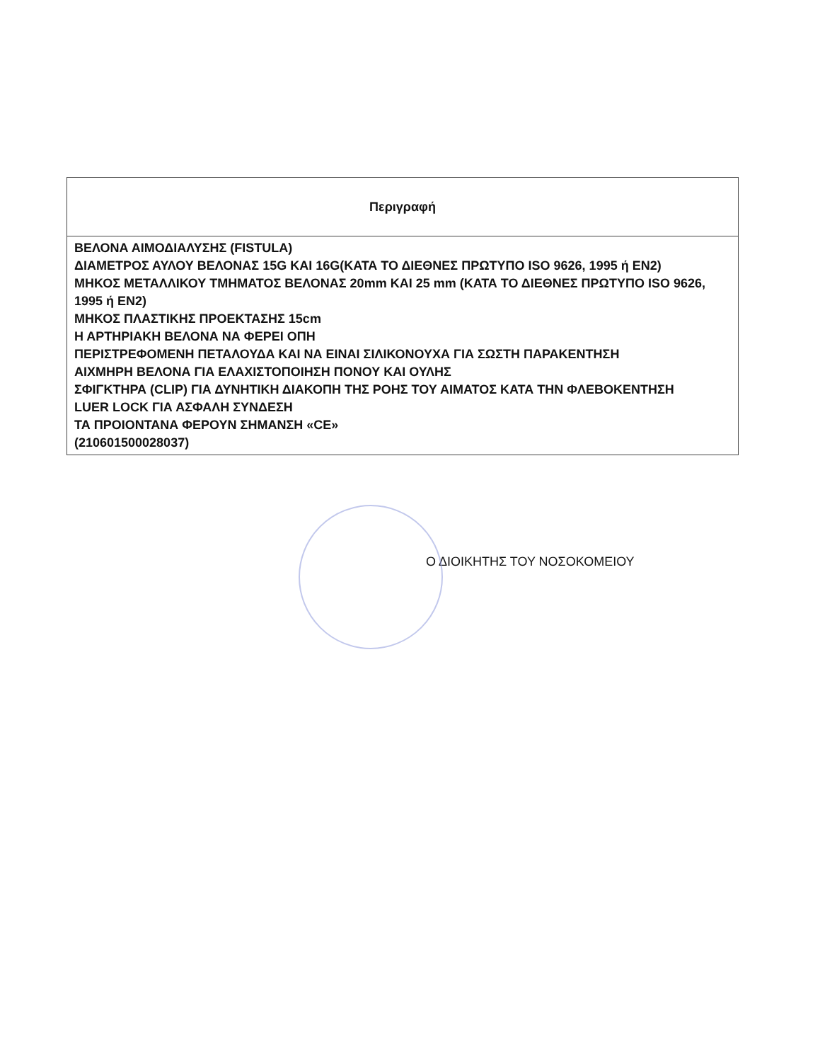| Περιγραφή |
| --- |
| ΒΕΛΟΝΑ ΑΙΜΟΔΙΑΛΥΣΗΣ (FISTULA) ΔΙΑΜΕΤΡΟΣ ΑΥΛΟΥ ΒΕΛΟΝΑΣ 15G ΚΑΙ 16G(ΚΑΤΑ ΤΟ ΔΙΕΘΝΕΣ ΠΡΩΤΥΠΟ ISO 9626, 1995 ή EN2) ΜΗΚΟΣ ΜΕΤΑΛΛΙΚΟΥ ΤΜΗΜΑΤΟΣ ΒΕΛΟΝΑΣ 20mm ΚΑΙ 25 mm (ΚΑΤΑ ΤΟ ΔΙΕΘΝΕΣ ΠΡΩΤΥΠΟ ISO 9626, 1995 ή EN2) ΜΗΚΟΣ ΠΛΑΣΤΙΚΗΣ ΠΡΟΕΚΤΑΣΗΣ 15cm Η ΑΡΤΗΡΙΑΚΗ ΒΕΛΟΝΑ ΝΑ ΦΕΡΕΙ ΟΠΗ ΠΕΡΙΣΤΡΕΦΟΜΕΝΗ ΠΕΤΑΛΟΥΔΑ ΚΑΙ ΝΑ ΕΙΝΑΙ ΣΙΛΙΚΟΝΟΥΧΑ ΓΙΑ ΣΩΣΤΗ ΠΑΡΑΚΕΝΤΗΣΗ ΑΙΧΜΗΡΗ ΒΕΛΟΝΑ ΓΙΑ ΕΛΑΧΙΣΤΟΠΟΙΗΣΗ ΠΟΝΟΥ ΚΑΙ ΟΥΛΗΣ ΣΦΙΓΚΤΗΡΑ (CLIP) ΓΙΑ ΔΥΝΗΤΙΚΗ ΔΙΑΚΟΠΗ ΤΗΣ ΡΟΗΣ ΤΟΥ ΑΙΜΑΤΟΣ ΚΑΤΑ ΤΗΝ ΦΛΕΒΟΚΕΝΤΗΣΗ LUER LOCK ΓΙΑ ΑΣΦΑΛΗ ΣΥΝΔΕΣΗ ΤΑ ΠΡΟΙΟΝΤΑΝΑ ΦΕΡΟΥΝ ΣΗΜΑΝΣΗ «CE» (210601500028037) |
Ο ΔΙΟΙΚΗΤΗΣ ΤΟΥ ΝΟΣΟΚΟΜΕΙΟΥ